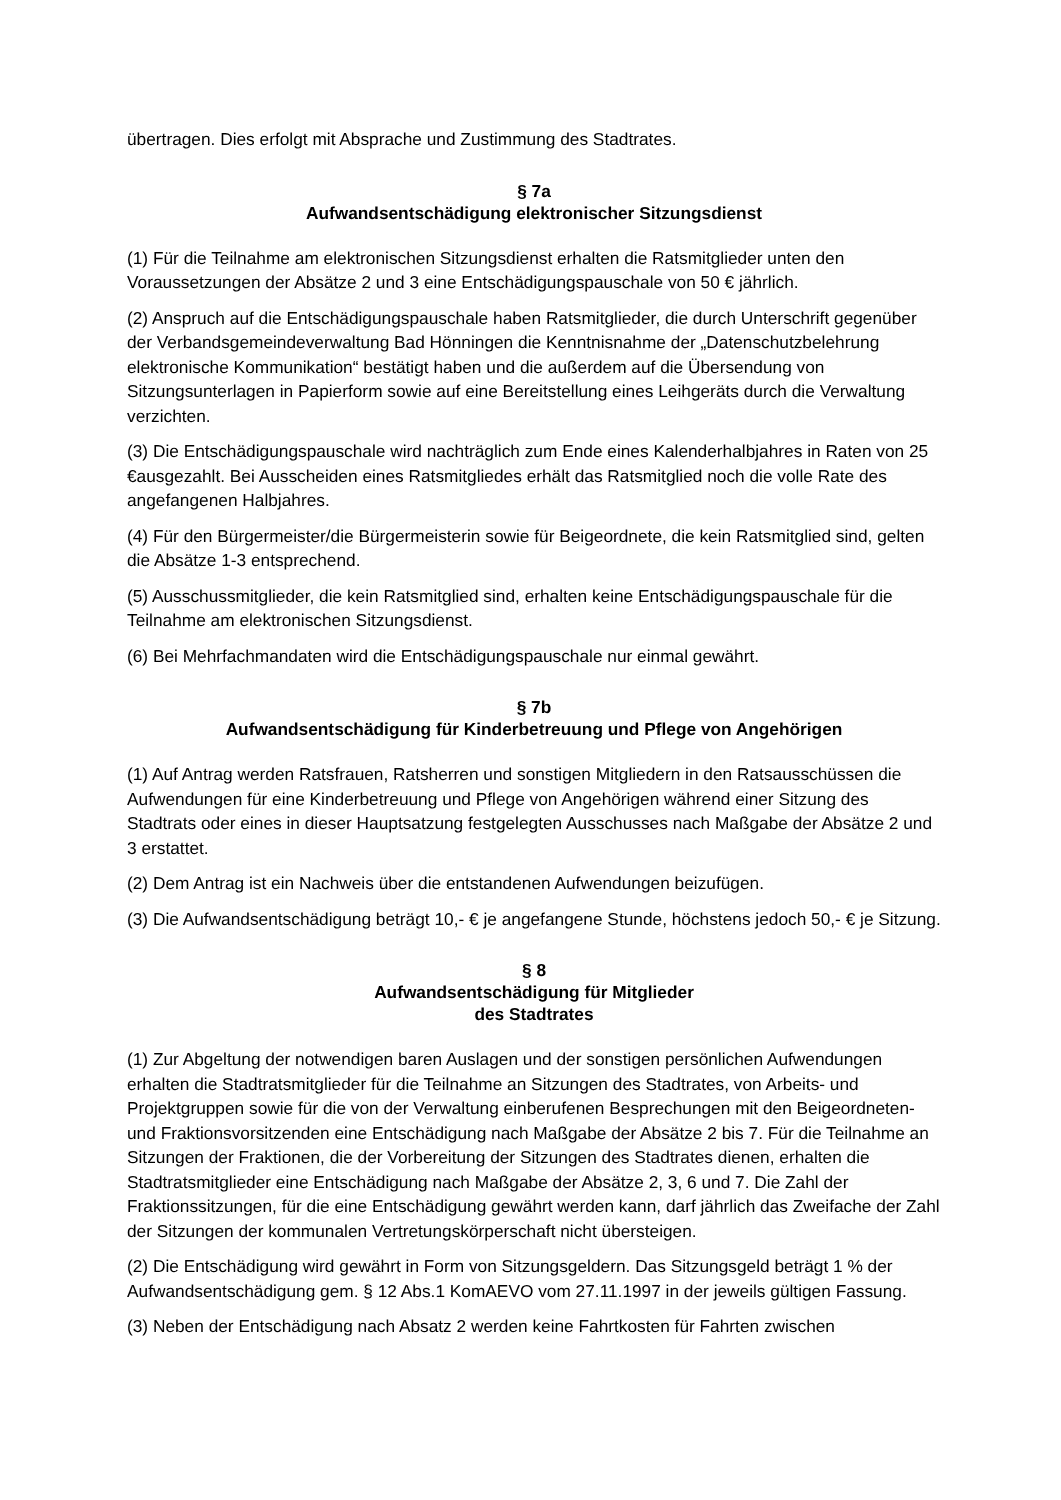übertragen. Dies erfolgt mit Absprache und Zustimmung des Stadtrates.
§ 7a
Aufwandsentschädigung elektronischer Sitzungsdienst
(1) Für die Teilnahme am elektronischen Sitzungsdienst erhalten die Ratsmitglieder unten den Voraussetzungen der Absätze 2 und 3 eine Entschädigungspauschale von 50 € jährlich.
(2) Anspruch auf die Entschädigungspauschale haben Ratsmitglieder, die durch Unterschrift gegenüber der Verbandsgemeindeverwaltung Bad Hönningen die Kenntnisnahme der „Datenschutzbelehrung elektronische Kommunikation“ bestätigt haben und die außerdem auf die Übersendung von Sitzungsunterlagen in Papierform sowie auf eine Bereitstellung eines Leihgeräts durch die Verwaltung verzichten.
(3) Die Entschädigungspauschale wird nachträglich zum Ende eines Kalenderhalbjahres in Raten von 25 €ausgezahlt. Bei Ausscheiden eines Ratsmitgliedes erhält das Ratsmitglied noch die volle Rate des angefangenen Halbjahres.
(4) Für den Bürgermeister/die Bürgermeisterin sowie für Beigeordnete, die kein Ratsmitglied sind, gelten die Absätze 1-3 entsprechend.
(5) Ausschussmitglieder, die kein Ratsmitglied sind, erhalten keine Entschädigungspauschale für die Teilnahme am elektronischen Sitzungsdienst.
(6) Bei Mehrfachmandaten wird die Entschädigungspauschale nur einmal gewährt.
§ 7b
Aufwandsentschädigung für Kinderbetreuung und Pflege von Angehörigen
(1) Auf Antrag werden Ratsfrauen, Ratsherren und sonstigen Mitgliedern in den Ratsausschüssen die Aufwendungen für eine Kinderbetreuung und Pflege von Angehörigen während einer Sitzung des Stadtrats oder eines in dieser Hauptsatzung festgelegten Ausschusses nach Maßgabe der Absätze 2 und 3 erstattet.
(2) Dem Antrag ist ein Nachweis über die entstandenen Aufwendungen beizufügen.
(3) Die Aufwandsentschädigung beträgt 10,- € je angefangene Stunde, höchstens jedoch 50,- € je Sitzung.
§ 8
Aufwandsentschädigung für Mitglieder
des Stadtrates
(1) Zur Abgeltung der notwendigen baren Auslagen und der sonstigen persönlichen Aufwendungen erhalten die Stadtratsmitglieder für die Teilnahme an Sitzungen des Stadtrates, von Arbeits- und Projektgruppen sowie für die von der Verwaltung einberufenen Besprechungen mit den Beigeordneten- und Fraktionsvorsitzenden eine Entschädigung nach Maßgabe der Absätze 2 bis 7. Für die Teilnahme an Sitzungen der Fraktionen, die der Vorbereitung der Sitzungen des Stadtrates dienen, erhalten die Stadtratsmitglieder eine Entschädigung nach Maßgabe der Absätze 2, 3, 6 und 7. Die Zahl der Fraktionssitzungen, für die eine Entschädigung gewährt werden kann, darf jährlich das Zweifache der Zahl der Sitzungen der kommunalen Vertretungskörperschaft nicht übersteigen.
(2) Die Entschädigung wird gewährt in Form von Sitzungsgeldern. Das Sitzungsgeld beträgt 1 % der Aufwandsentschädigung gem. § 12 Abs.1 KomAEVO vom 27.11.1997 in der jeweils gültigen Fassung.
(3) Neben der Entschädigung nach Absatz 2 werden keine Fahrtkosten für Fahrten zwischen